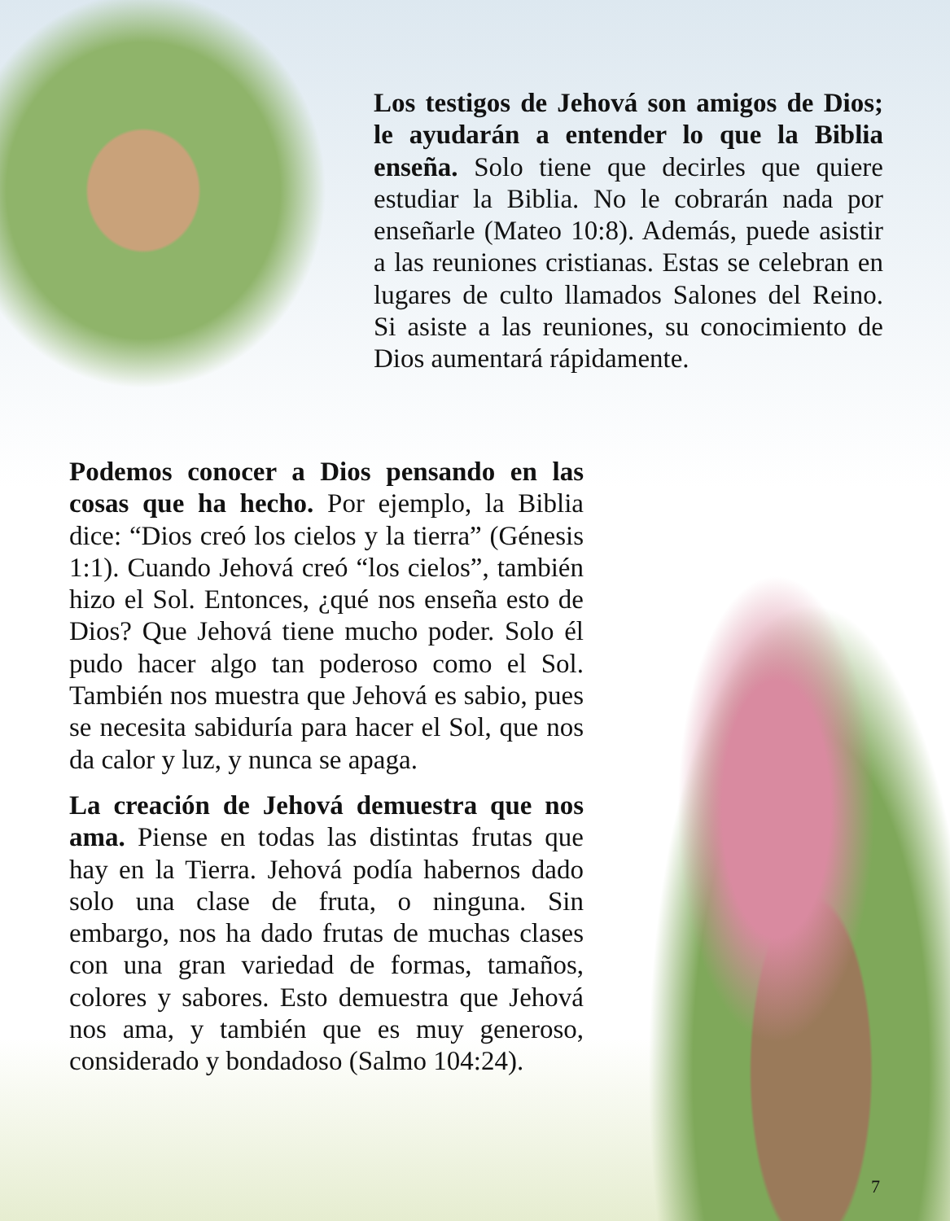Los testigos de Jehová son amigos de Dios; le ayudarán a entender lo que la Biblia enseña. Solo tiene que decirles que quiere estudiar la Biblia. No le cobrarán nada por enseñarle (Mateo 10:8). Además, puede asistir a las reuniones cristianas. Estas se celebran en lugares de culto llamados Salones del Reino. Si asiste a las reuniones, su conocimiento de Dios aumentará rápidamente.
Podemos conocer a Dios pensando en las cosas que ha hecho. Por ejemplo, la Biblia dice: “Dios creó los cielos y la tierra” (Génesis 1:1). Cuando Jehová creó “los cielos”, también hizo el Sol. Entonces, ¿qué nos enseña esto de Dios? Que Jehová tiene mucho poder. Solo él pudo hacer algo tan poderoso como el Sol. También nos muestra que Jehová es sabio, pues se necesita sabiduría para hacer el Sol, que nos da calor y luz, y nunca se apaga.
La creación de Jehová demuestra que nos ama. Piense en todas las distintas frutas que hay en la Tierra. Jehová podía habernos dado solo una clase de fruta, o ninguna. Sin embargo, nos ha dado frutas de muchas clases con una gran variedad de formas, tamaños, colores y sabores. Esto demuestra que Jehová nos ama, y también que es muy generoso, considerado y bondadoso (Salmo 104:24).
7